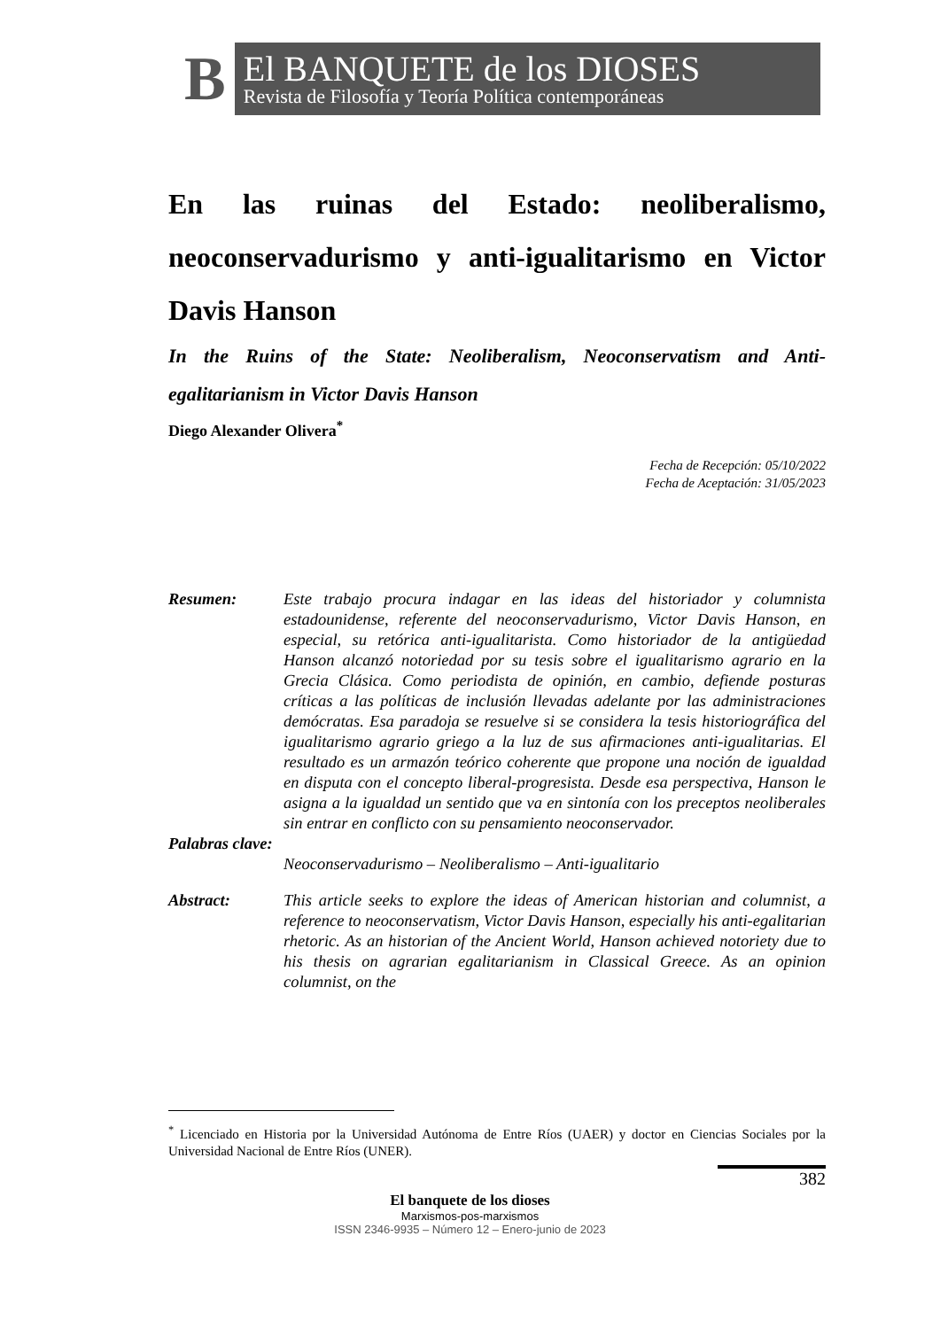B
El BANQUETE de los DIOSES
Revista de Filosofía y Teoría Política contemporáneas
En las ruinas del Estado: neoliberalismo, neoconservadurismo y anti-igualitarismo en Victor Davis Hanson
In the Ruins of the State: Neoliberalism, Neoconservatism and Anti-egalitarianism in Victor Davis Hanson
Diego Alexander Olivera<sup>*</sup>
Fecha de Recepción: 05/10/2022
Fecha de Aceptación: 31/05/2023
Resumen: Este trabajo procura indagar en las ideas del historiador y columnista estadounidense, referente del neoconservadurismo, Victor Davis Hanson, en especial, su retórica anti-igualitarista. Como historiador de la antigüedad Hanson alcanzó notoriedad por su tesis sobre el igualitarismo agrario en la Grecia Clásica. Como periodista de opinión, en cambio, defiende posturas críticas a las políticas de inclusión llevadas adelante por las administraciones demócratas. Esa paradoja se resuelve si se considera la tesis historiográfica del igualitarismo agrario griego a la luz de sus afirmaciones anti-igualitarias. El resultado es un armazón teórico coherente que propone una noción de igualdad en disputa con el concepto liberal-progresista. Desde esa perspectiva, Hanson le asigna a la igualdad un sentido que va en sintonía con los preceptos neoliberales sin entrar en conflicto con su pensamiento neoconservador.
Palabras clave:
Neoconservadurismo – Neoliberalismo – Anti-igualitario
Abstract: This article seeks to explore the ideas of American historian and columnist, a reference to neoconservatism, Victor Davis Hanson, especially his anti-egalitarian rhetoric. As an historian of the Ancient World, Hanson achieved notoriety due to his thesis on agrarian egalitarianism in Classical Greece. As an opinion columnist, on the
<sup>*</sup> Licenciado en Historia por la Universidad Autónoma de Entre Ríos (UAER) y doctor en Ciencias Sociales por la Universidad Nacional de Entre Ríos (UNER).
382
El banquete de los dioses
Marxismos-pos-marxismos
ISSN 2346-9935 – Número 12 – Enero-junio de 2023